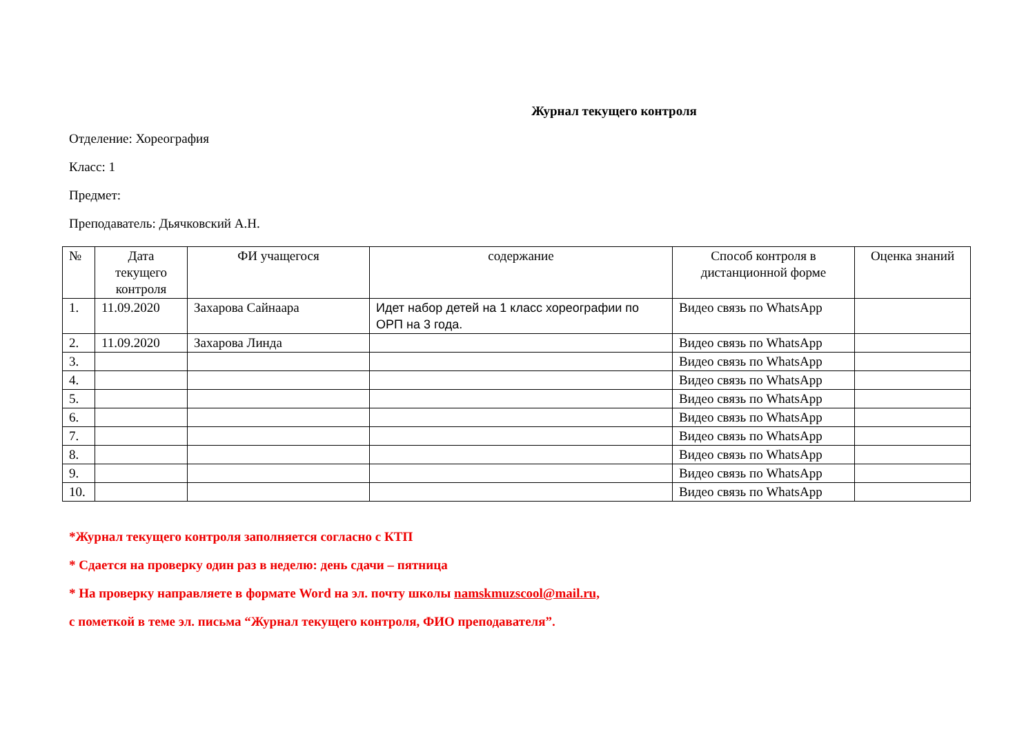Журнал текущего контроля
Отделение: Хореография
Класс: 1
Предмет:
Преподаватель: Дьячковский А.Н.
| № | Дата текущего контроля | ФИ учащегося | содержание | Способ контроля в дистанционной форме | Оценка знаний |
| --- | --- | --- | --- | --- | --- |
| 1. | 11.09.2020 | Захарова Сайнаара | Идет набор детей на 1 класс хореографии по ОРП на 3 года. | Видео связь по WhatsApp | |
| 2. | 11.09.2020 | Захарова Линда | | Видео связь по WhatsApp | |
| 3. | | | | Видео связь по WhatsApp | |
| 4. | | | | Видео связь по WhatsApp | |
| 5. | | | | Видео связь по WhatsApp | |
| 6. | | | | Видео связь по WhatsApp | |
| 7. | | | | Видео связь по WhatsApp | |
| 8. | | | | Видео связь по WhatsApp | |
| 9. | | | | Видео связь по WhatsApp | |
| 10. | | | | Видео связь по WhatsApp | |
*Журнал текущего контроля заполняется согласно с КТП
* Сдается на проверку один раз в неделю: день сдачи – пятница
* На проверку направляете в формате Word на эл. почту школы namskmuzscool@mail.ru,
с пометкой в теме эл. письма “Журнал текущего контроля, ФИО преподавателя”.